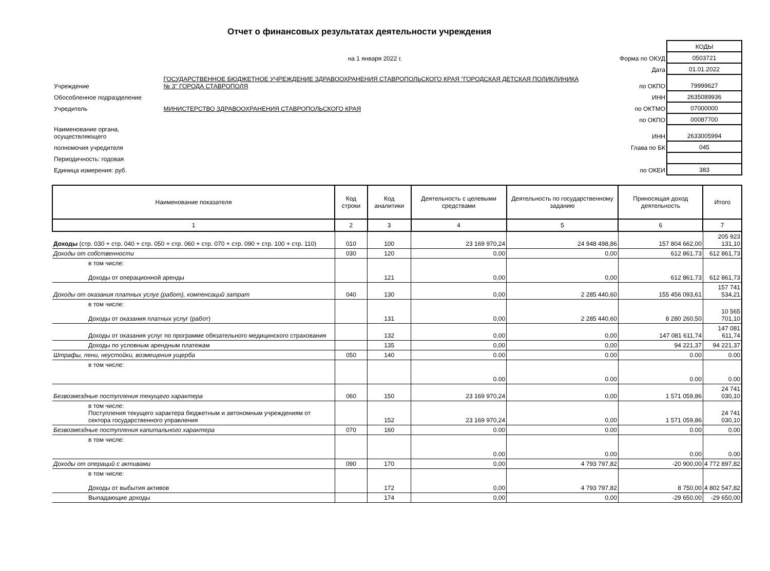Отчет о финансовых результатах деятельности учреждения
| | | | КОДЫ |
| | на 1 января 2022 г. | Форма по ОКУД | 0503721 |
| | | Дата | 01.01.2022 |
| Учреждение | ГОСУДАРСТВЕННОЕ БЮДЖЕТНОЕ УЧРЕЖДЕНИЕ ЗДРАВООХРАНЕНИЯ СТАВРОПОЛЬСКОГО КРАЯ "ГОРОДСКАЯ ДЕТСКАЯ ПОЛИКЛИНИКА № 3" ГОРОДА СТАВРОПОЛЯ | по ОКПО | 79999627 |
| Обособленное подразделение | | ИНН | 2635089936 |
| Учредитель | МИНИСТЕРСТВО ЗДРАВООХРАНЕНИЯ СТАВРОПОЛЬСКОГО КРАЯ | по ОКТМО | 07000000 |
| | | по ОКПО | 00087700 |
| Наименование органа, осуществляющего | | ИНН | 2633005994 |
| полномочия учредителя | | Глава по БК | 045 |
| Периодичность: годовая | | | |
| Единица измерения: руб. | | по ОКЕИ | 383 |
| Наименование показателя | Код строки | Код аналитики | Деятельность с целевыми средствами | Деятельность по государственному заданию | Приносящая доход деятельность | Итого |
| --- | --- | --- | --- | --- | --- | --- |
| 1 | 2 | 3 | 4 | 5 | 6 | 7 |
| Доходы (стр. 030 + стр. 040 + стр. 050 + стр. 060 + стр. 070 + стр. 090 + стр. 100 + стр. 110) | 010 | 100 | 23 169 970,24 | 24 948 498,86 | 157 804 662,00 | 205 923 131,10 |
| Доходы от собственности | 030 | 120 | 0,00 | 0,00 | 612 861,73 | 612 861,73 |
| в том числе: Доходы от операционной аренды | | 121 | 0,00 | 0,00 | 612 861,73 | 612 861,73 |
| Доходы от оказания платных услуг (работ), компенсаций затрат | 040 | 130 | 0,00 | 2 285 440,60 | 155 456 093,61 | 157 741 534,21 |
| в том числе: Доходы от оказания платных услуг (работ) | | 131 | 0,00 | 2 285 440,60 | 8 280 260,50 | 10 565 701,10 |
| Доходы от оказания услуг по программе обязательного медицинского страхования | | 132 | 0,00 | 0,00 | 147 081 611,74 | 147 081 611,74 |
| Доходы по условным арендным платежам | | 135 | 0,00 | 0,00 | 94 221,37 | 94 221,37 |
| Штрафы, пени, неустойки, возмещения ущерба | 050 | 140 | 0.00 | 0.00 | 0.00 | 0.00 |
| в том числе: | | | 0.00 | 0.00 | 0.00 | 0.00 |
| Безвозмездные поступления текущего характера | 060 | 150 | 23 169 970,24 | 0,00 | 1 571 059,86 | 24 741 030,10 |
| в том числе: Поступления текущего характера бюджетным и автономным учреждениям от сектора государственного управления | | 152 | 23 169 970,24 | 0,00 | 1 571 059,86 | 24 741 030,10 |
| Безвозмездные поступления капитального характера | 070 | 160 | 0.00 | 0.00 | 0.00 | 0.00 |
| в том числе: | | | 0.00 | 0.00 | 0.00 | 0.00 |
| Доходы от операций с активами | 090 | 170 | 0,00 | 4 793 797,82 | -20 900,00 | 4 772 897,82 |
| в том числе: Доходы от выбытия активов | | 172 | 0,00 | 4 793 797,82 | 8 750,00 | 4 802 547,82 |
| Выпадающие доходы | | 174 | 0,00 | 0,00 | -29 650,00 | -29 650,00 |